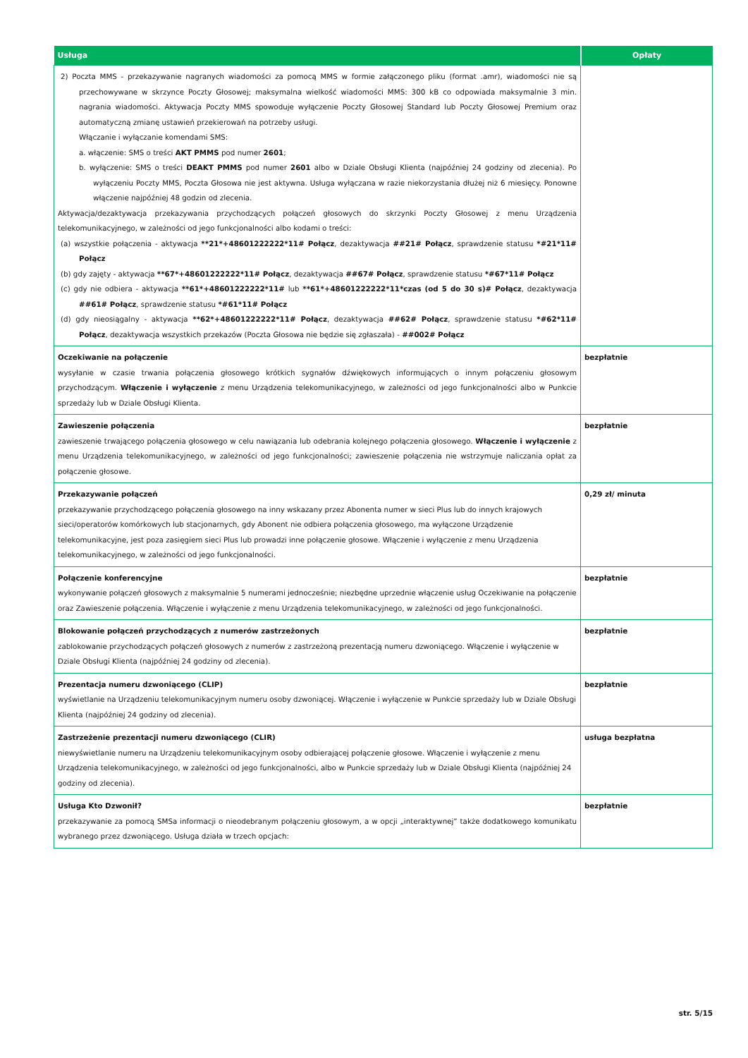| Usługa | Opłaty |
| --- | --- |
| 2) Poczta MMS - przekazywanie nagranych wiadomości za pomocą MMS w formie załączonego pliku (format .amr), wiadomości nie są przechowywane w skrzynce Poczty Głosowej; maksymalna wielkość wiadomości MMS: 300 kB co odpowiada maksymalnie 3 min. nagrania wiadomości. Aktywacja Poczty MMS spowoduje wyłączenie Poczty Głosowej Standard lub Poczty Głosowej Premium oraz automatyczną zmianę ustawień przekierowań na potrzeby usługi. Włączanie i wyłączanie komendami SMS: a. włączenie: SMS o treści AKT PMMS pod numer 2601 ; b. wyłączenie: SMS o treści DEAKT PMMS pod numer 2601 albo w Dziale Obsługi Klienta (najpóźniej 24 godziny od zlecenia). Po wyłączeniu Poczty MMS, Poczta Głosowa nie jest aktywna. Usługa wyłączana w razie niekorzystania dłużej niż 6 miesięcy. Ponowne włączenie najpóźniej 48 godzin od zlecenia. Aktywacja/dezaktywacja przekazywania przychodzących połączeń głosowych do skrzynki Poczty Głosowej z menu Urządzenia telekomunikacyjnego, w zależności od jego funkcjonalności albo kodami o treści: (a) wszystkie połączenia - aktywacja **21*+48601222222*11# Połącz , dezaktywacja ##21# Połącz , sprawdzenie statusu *#21*11# Połącz (b) gdy zajęty - aktywacja **67*+48601222222*11# Połącz , dezaktywacja ##67# Połącz , sprawdzenie statusu *#67*11# Połącz (c) gdy nie odbiera - aktywacja **61*+48601222222*11# lub **61*+48601222222*11*czas (od 5 do 30 s)# Połącz , dezaktywacja ##61# Połącz , sprawdzenie statusu *#61*11# Połącz (d) gdy nieosiągalny - aktywacja **62*+48601222222*11# Połącz , dezaktywacja ##62# Połącz , sprawdzenie statusu *#62*11# Połącz , dezaktywacja wszystkich przekazów (Poczta Głosowa nie będzie się zgłaszała) - ##002# Połącz | |
| Oczekiwanie na połączenie wysyłanie w czasie trwania połączenia głosowego krótkich sygnałów dźwiękowych informujących o innym połączeniu głosowym przychodzącym. Włączenie i wyłączenie z menu Urządzenia telekomunikacyjnego, w zależności od jego funkcjonalności albo w Punkcie sprzedaży lub w Dziale Obsługi Klienta. | bezpłatnie |
| Zawieszenie połączenia zawieszenie trwającego połączenia głosowego w celu nawiązania lub odebrania kolejnego połączenia głosowego. Włączenie i wyłączenie z menu Urządzenia telekomunikacyjnego, w zależności od jego funkcjonalności; zawieszenie połączenia nie wstrzymuje naliczania opłat za połączenie głosowe. | bezpłatnie |
| Przekazywanie połączeń przekazywanie przychodzącego połączenia głosowego na inny wskazany przez Abonenta numer w sieci Plus lub do innych krajowych sieci/operatorów komórkowych lub stacjonarnych, gdy Abonent nie odbiera połączenia głosowego, ma wyłączone Urządzenie telekomunikacyjne, jest poza zasięgiem sieci Plus lub prowadzi inne połączenie głosowe. Włączenie i wyłączenie z menu Urządzenia telekomunikacyjnego, w zależności od jego funkcjonalności. | 0,29 zł/ minuta |
| Połączenie konferencyjne wykonywanie połączeń głosowych z maksymalnie 5 numerami jednocześnie; niezbędne uprzednie włączenie usług Oczekiwanie na połączenie oraz Zawieszenie połączenia. Włączenie i wyłączenie z menu Urządzenia telekomunikacyjnego, w zależności od jego funkcjonalności. | bezpłatnie |
| Blokowanie połączeń przychodzących z numerów zastrzeżonych zablokowanie przychodzących połączeń głosowych z numerów z zastrzeżoną prezentacją numeru dzwoniącego. Włączenie i wyłączenie w Dziale Obsługi Klienta (najpóźniej 24 godziny od zlecenia). | bezpłatnie |
| Prezentacja numeru dzwoniącego (CLIP) wyświetlanie na Urządzeniu telekomunikacyjnym numeru osoby dzwoniącej. Włączenie i wyłączenie w Punkcie sprzedaży lub w Dziale Obsługi Klienta (najpóźniej 24 godziny od zlecenia). | bezpłatnie |
| Zastrzeżenie prezentacji numeru dzwoniącego (CLIR) niewyświetlanie numeru na Urządzeniu telekomunikacyjnym osoby odbierającej połączenie głosowe. Włączenie i wyłączenie z menu Urządzenia telekomunikacyjnego, w zależności od jego funkcjonalności, albo w Punkcie sprzedaży lub w Dziale Obsługi Klienta (najpóźniej 24 godziny od zlecenia). | usługa bezpłatna |
| Usługa Kto Dzwonił? przekazywanie za pomocą SMSa informacji o nieodebranym połączeniu głosowym, a w opcji „interaktywnej” także dodatkowego komunikatu wybranego przez dzwoniącego. Usługa działa w trzech opcjach: | bezpłatnie |
str. 5/15